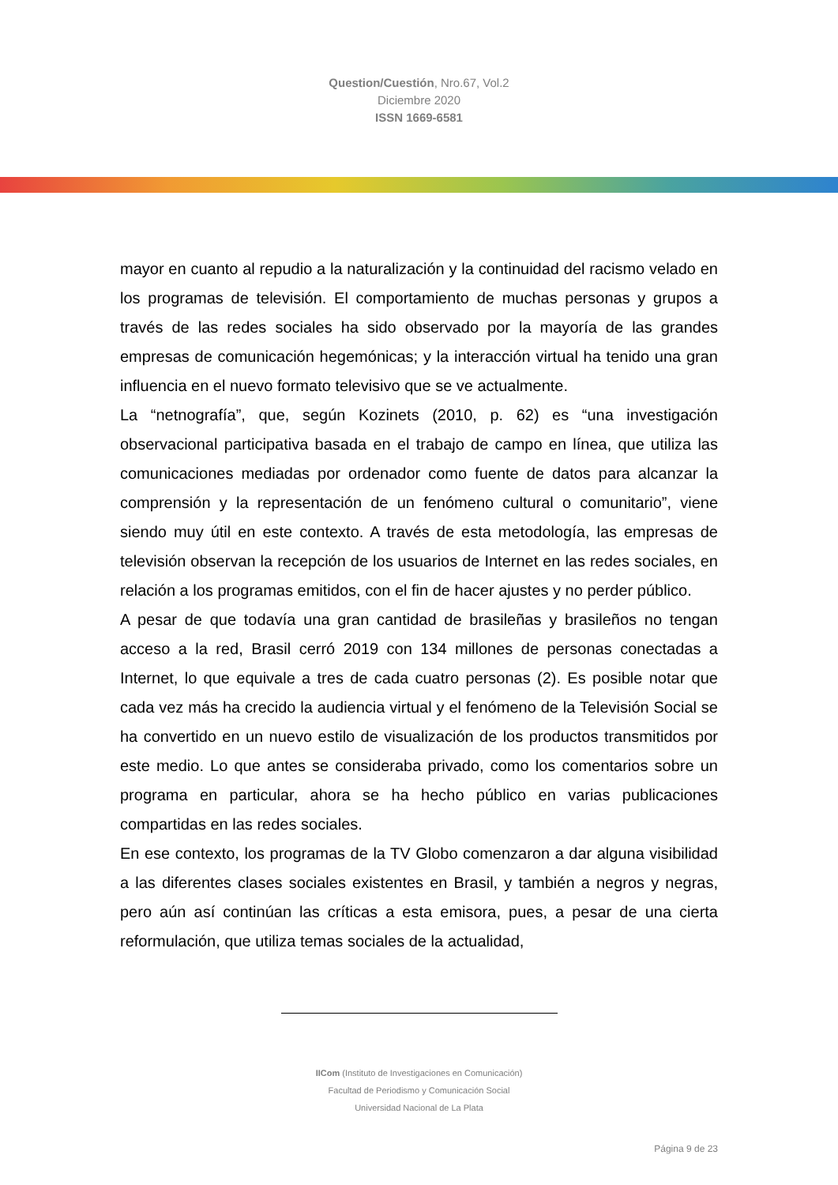Question/Cuestión, Nro.67, Vol.2
Diciembre 2020
ISSN 1669-6581
mayor en cuanto al repudio a la naturalización y la continuidad del racismo velado en los programas de televisión. El comportamiento de muchas personas y grupos a través de las redes sociales ha sido observado por la mayoría de las grandes empresas de comunicación hegemónicas; y la interacción virtual ha tenido una gran influencia en el nuevo formato televisivo que se ve actualmente.
La “netnografía”, que, según Kozinets (2010, p. 62) es “una investigación observacional participativa basada en el trabajo de campo en línea, que utiliza las comunicaciones mediadas por ordenador como fuente de datos para alcanzar la comprensión y la representación de un fenómeno cultural o comunitario”, viene siendo muy útil en este contexto. A través de esta metodología, las empresas de televisión observan la recepción de los usuarios de Internet en las redes sociales, en relación a los programas emitidos, con el fin de hacer ajustes y no perder público.
A pesar de que todavía una gran cantidad de brasileñas y brasileños no tengan acceso a la red, Brasil cerró 2019 con 134 millones de personas conectadas a Internet, lo que equivale a tres de cada cuatro personas (2). Es posible notar que cada vez más ha crecido la audiencia virtual y el fenómeno de la Televisión Social se ha convertido en un nuevo estilo de visualización de los productos transmitidos por este medio. Lo que antes se consideraba privado, como los comentarios sobre un programa en particular, ahora se ha hecho público en varias publicaciones compartidas en las redes sociales.
En ese contexto, los programas de la TV Globo comenzaron a dar alguna visibilidad a las diferentes clases sociales existentes en Brasil, y también a negros y negras, pero aún así continúan las críticas a esta emisora, pues, a pesar de una cierta reformulación, que utiliza temas sociales de la actualidad,
IICom (Instituto de Investigaciones en Comunicación)
Facultad de Periodismo y Comunicación Social
Universidad Nacional de La Plata
Página 9 de 23